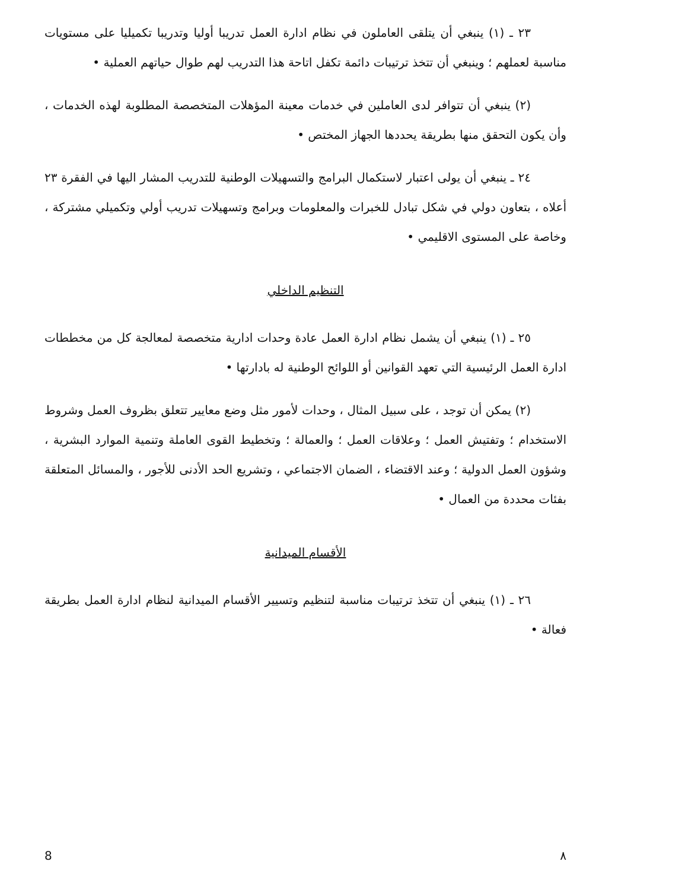٢٣ ـ (١) ينبغي أن يتلقى العاملون في نظام ادارة العمل تدريبا أوليا وتدريبا تكميليا على مستويات مناسبة لعملهم ؛ وينبغي أن تتخذ ترتيبات دائمة تكفل اتاحة هذا التدريب لهم طوال حياتهم العملية •
(٢) ينبغي أن تتوافر لدى العاملين في خدمات معينة المؤهلات المتخصصة المطلوبة لهذه الخدمات ، وأن يكون التحقق منها بطريقة يحددها الجهاز المختص •
٢٤ ـ ينبغي أن يولى اعتبار لاستكمال البرامج والتسهيلات الوطنية للتدريب المشار اليها في الفقرة ٢٣ أعلاه ، بتعاون دولي في شكل تبادل للخبرات والمعلومات وبرامج وتسهيلات تدريب أولي وتكميلي مشتركة ، وخاصة على المستوى الاقليمي •
التنظيم الداخلي
٢٥ ـ (١) ينبغي أن يشمل نظام ادارة العمل عادة وحدات ادارية متخصصة لمعالجة كل من مخططات ادارة العمل الرئيسية التي تعهد القوانين أو اللوائح الوطنية له بادارتها •
(٢) يمكن أن توجد ، على سبيل المثال ، وحدات لأمور مثل وضع معايير تتعلق بظروف العمل وشروط الاستخدام ؛ وتفتيش العمل ؛ وعلاقات العمل ؛ والعمالة ؛ وتخطيط القوى العاملة وتنمية الموارد البشرية ، وشؤون العمل الدولية ؛ وعند الاقتضاء ، الضمان الاجتماعي ، وتشريع الحد الأدنى للأجور ، والمسائل المتعلقة بفئات محددة من العمال •
الأقسام الميدانية
٢٦ ـ (١) ينبغي أن تتخذ ترتيبات مناسبة لتنظيم وتسيير الأقسام الميدانية لنظام ادارة العمل بطريقة فعالة •
8 ٨